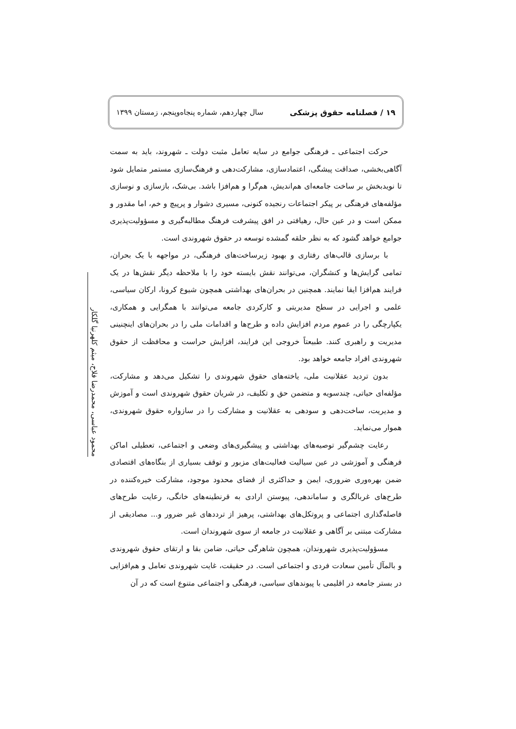۱۹ / فصلنامه حقوق پزشکی سال چهاردهم، شماره پنجاه‌وپنجم، زمستان ۱۳۹۹
محمود عباسی، محمدرضا فلاح، میثم کلهرنیا گلکار
حرکت اجتماعی ـ فرهنگی جوامع در سایه تعامل مثبت دولت ـ شهروند، باید به سمت آگاهی‌بخشی، صداقت پیشگی، اعتمادسازی، مشارکت‌دهی و فرهنگ‌سازی مستمر متمایل شود تا نویدبخش بر ساخت جامعه‌ای هم‌اندیش، هم‌گرا و هم‌افزا باشد. بی‌شک، بازسازی و نوسازی مؤلفه‌های فرهنگی بر پیکر اجتماعات رنجیده کنونی، مسیری دشوار و پرپیچ و خم، اما مقدور و ممکن است و در عین حال، رهیافتی در افق پیشرفت فرهنگ مطالبه‌گیری و مسؤولیت‌پذیری جوامع خواهد گشود که به نظر حلقه گمشده توسعه در حقوق شهروندی است.
با برسازی قالب‌های رفتاری و بهبود زیرساخت‌های فرهنگی، در مواجهه با یک بحران، تمامی گرایش‌ها و کنشگران، می‌توانند نقش بایسته خود را با ملاحظه دیگر نقش‌ها در یک فرایند هم‌افزا ایفا نمایند. همچنین در بحران‌های بهداشتی همچون شیوع کرونا، ارکان سیاسی، علمی و اجرایی در سطح مدیریتی و کارکردی جامعه می‌توانند با همگرایی و همکاری، یکپارچگی را در عموم مردم افزایش داده و طرح‌ها و اقدامات ملی را در بحران‌های اینچنینی مدیریت و راهبری کنند. طبیعتاً خروجی این فرایند، افزایش حراست و محافظت از حقوق شهروندی افراد جامعه خواهد بود.
بدون تردید عقلانیت ملی، یاخته‌های حقوق شهروندی را تشکیل می‌دهد و مشارکت، مؤلفه‌ای حیاتی، چندسویه و متضمن حق و تکلیف، در شریان حقوق شهروندی است و آموزش و مدیریت، ساخت‌دهی و سودهی به عقلانیت و مشارکت را در سازواره حقوق شهروندی، هموار می‌نماید.
رعایت چشم‌گیر توصیه‌های بهداشتی و پیشگیری‌های وضعی و اجتماعی، تعطیلی اماکن فرهنگی و آموزشی در عین سیالیت فعالیت‌های مزبور و توقف بسیاری از بنگاه‌های اقتصادی ضمن بهره‌وری ضروری، ایمن و حداکثری از فضای محدود موجود، مشارکت خیره‌کننده در طرح‌های غربالگری و ساماندهی، پیوستن ارادی به قرنطینه‌های خانگی، رعایت طرح‌های فاصله‌گذاری اجتماعی و پروتکل‌های بهداشتی، پرهیز از ترددهای غیر ضرور و... مصادیقی از مشارکت مبتنی بر آگاهی و عقلانیت در جامعه از سوی شهروندان است.
مسؤولیت‌پذیری شهروندان، همچون شاهرگی حیاتی، ضامن بقا و ارتقای حقوق شهروندی و بالمآل تأمین سعادت فردی و اجتماعی است. در حقیقت، غایت شهروندی تعامل و هم‌افزایی در بستر جامعه در اقلیمی با پیوندهای سیاسی، فرهنگی و اجتماعی متنوع است که در آن